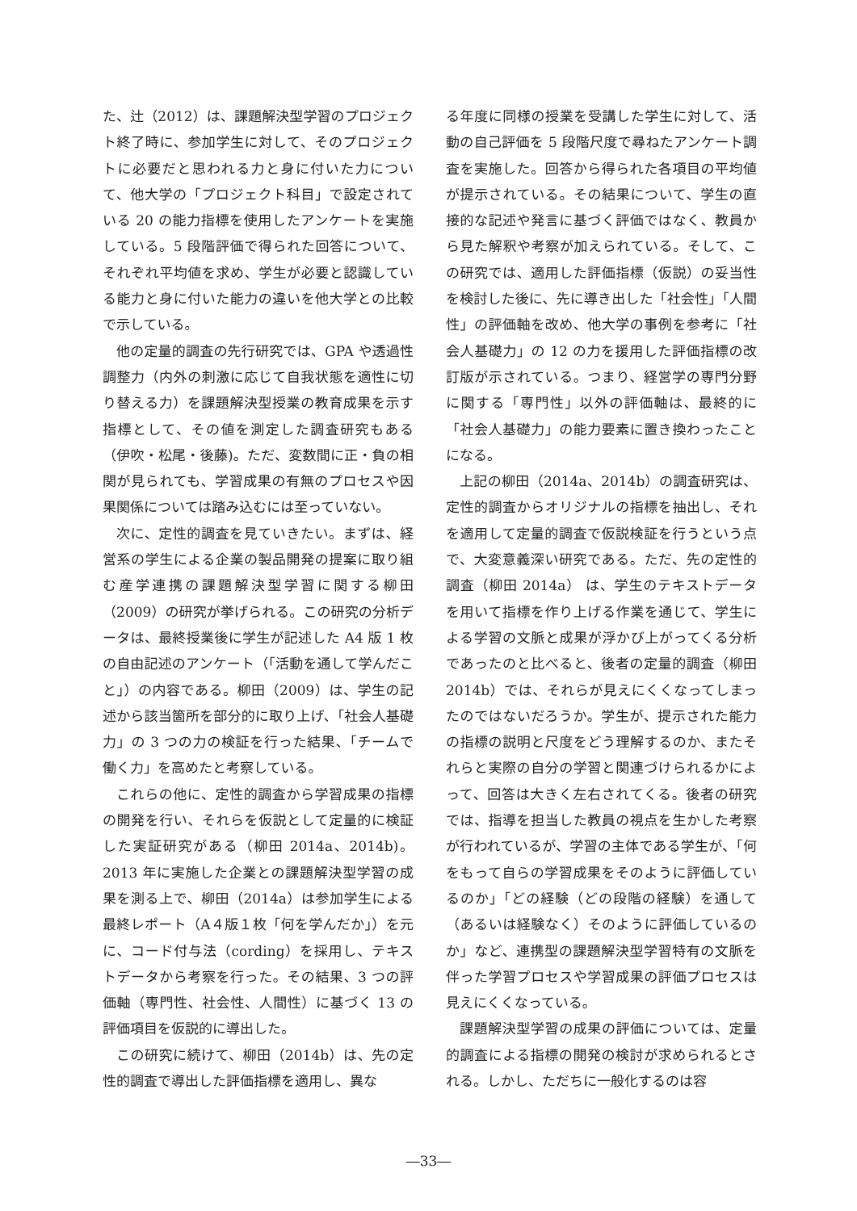た、辻（2012）は、課題解決型学習のプロジェクト終了時に、参加学生に対して、そのプロジェクトに必要だと思われる力と身に付いた力について、他大学の「プロジェクト科目」で設定されている 20 の能力指標を使用したアンケートを実施している。5 段階評価で得られた回答について、それぞれ平均値を求め、学生が必要と認識している能力と身に付いた能力の違いを他大学との比較で示している。
他の定量的調査の先行研究では、GPA や透過性調整力（内外の刺激に応じて自我状態を適性に切り替える力）を課題解決型授業の教育成果を示す指標として、その値を測定した調査研究もある（伊吹・松尾・後藤)。ただ、変数間に正・負の相関が見られても、学習成果の有無のプロセスや因果関係については踏み込むには至っていない。
次に、定性的調査を見ていきたい。まずは、経営系の学生による企業の製品開発の提案に取り組む産学連携の課題解決型学習に関する柳田（2009）の研究が挙げられる。この研究の分析データは、最終授業後に学生が記述した A4 版 1 枚の自由記述のアンケート（「活動を通して学んだこと」）の内容である。柳田（2009）は、学生の記述から該当箇所を部分的に取り上げ、「社会人基礎力」の 3 つの力の検証を行った結果、「チームで働く力」を高めたと考察している。
これらの他に、定性的調査から学習成果の指標の開発を行い、それらを仮説として定量的に検証した実証研究がある（柳田 2014a、2014b)。2013 年に実施した企業との課題解決型学習の成果を測る上で、柳田（2014a）は参加学生による最終レポート（A４版１枚「何を学んだか」）を元に、コード付与法（cording）を採用し、テキストデータから考察を行った。その結果、3 つの評価軸（専門性、社会性、人間性）に基づく 13 の評価項目を仮説的に導出した。
この研究に続けて、柳田（2014b）は、先の定性的調査で導出した評価指標を適用し、異な
る年度に同様の授業を受講した学生に対して、活動の自己評価を 5 段階尺度で尋ねたアンケート調査を実施した。回答から得られた各項目の平均値が提示されている。その結果について、学生の直接的な記述や発言に基づく評価ではなく、教員から見た解釈や考察が加えられている。そして、この研究では、適用した評価指標（仮説）の妥当性を検討した後に、先に導き出した「社会性」「人間性」の評価軸を改め、他大学の事例を参考に「社会人基礎力」の 12 の力を援用した評価指標の改訂版が示されている。つまり、経営学の専門分野に関する「専門性」以外の評価軸は、最終的に「社会人基礎力」の能力要素に置き換わったことになる。
上記の柳田（2014a、2014b）の調査研究は、定性的調査からオリジナルの指標を抽出し、それを適用して定量的調査で仮説検証を行うという点で、大変意義深い研究である。ただ、先の定性的調査（柳田 2014a） は、学生のテキストデータを用いて指標を作り上げる作業を通じて、学生による学習の文脈と成果が浮かび上がってくる分析であったのと比べると、後者の定量的調査（柳田 2014b）では、それらが見えにくくなってしまったのではないだろうか。学生が、提示された能力の指標の説明と尺度をどう理解するのか、またそれらと実際の自分の学習と関連づけられるかによって、回答は大きく左右されてくる。後者の研究では、指導を担当した教員の視点を生かした考察が行われているが、学習の主体である学生が、「何をもって自らの学習成果をそのように評価しているのか」「どの経験（どの段階の経験）を通して（あるいは経験なく）そのように評価しているのか」など、連携型の課題解決型学習特有の文脈を伴った学習プロセスや学習成果の評価プロセスは見えにくくなっている。
課題解決型学習の成果の評価については、定量的調査による指標の開発の検討が求められるとされる。しかし、ただちに一般化するのは容
―33―